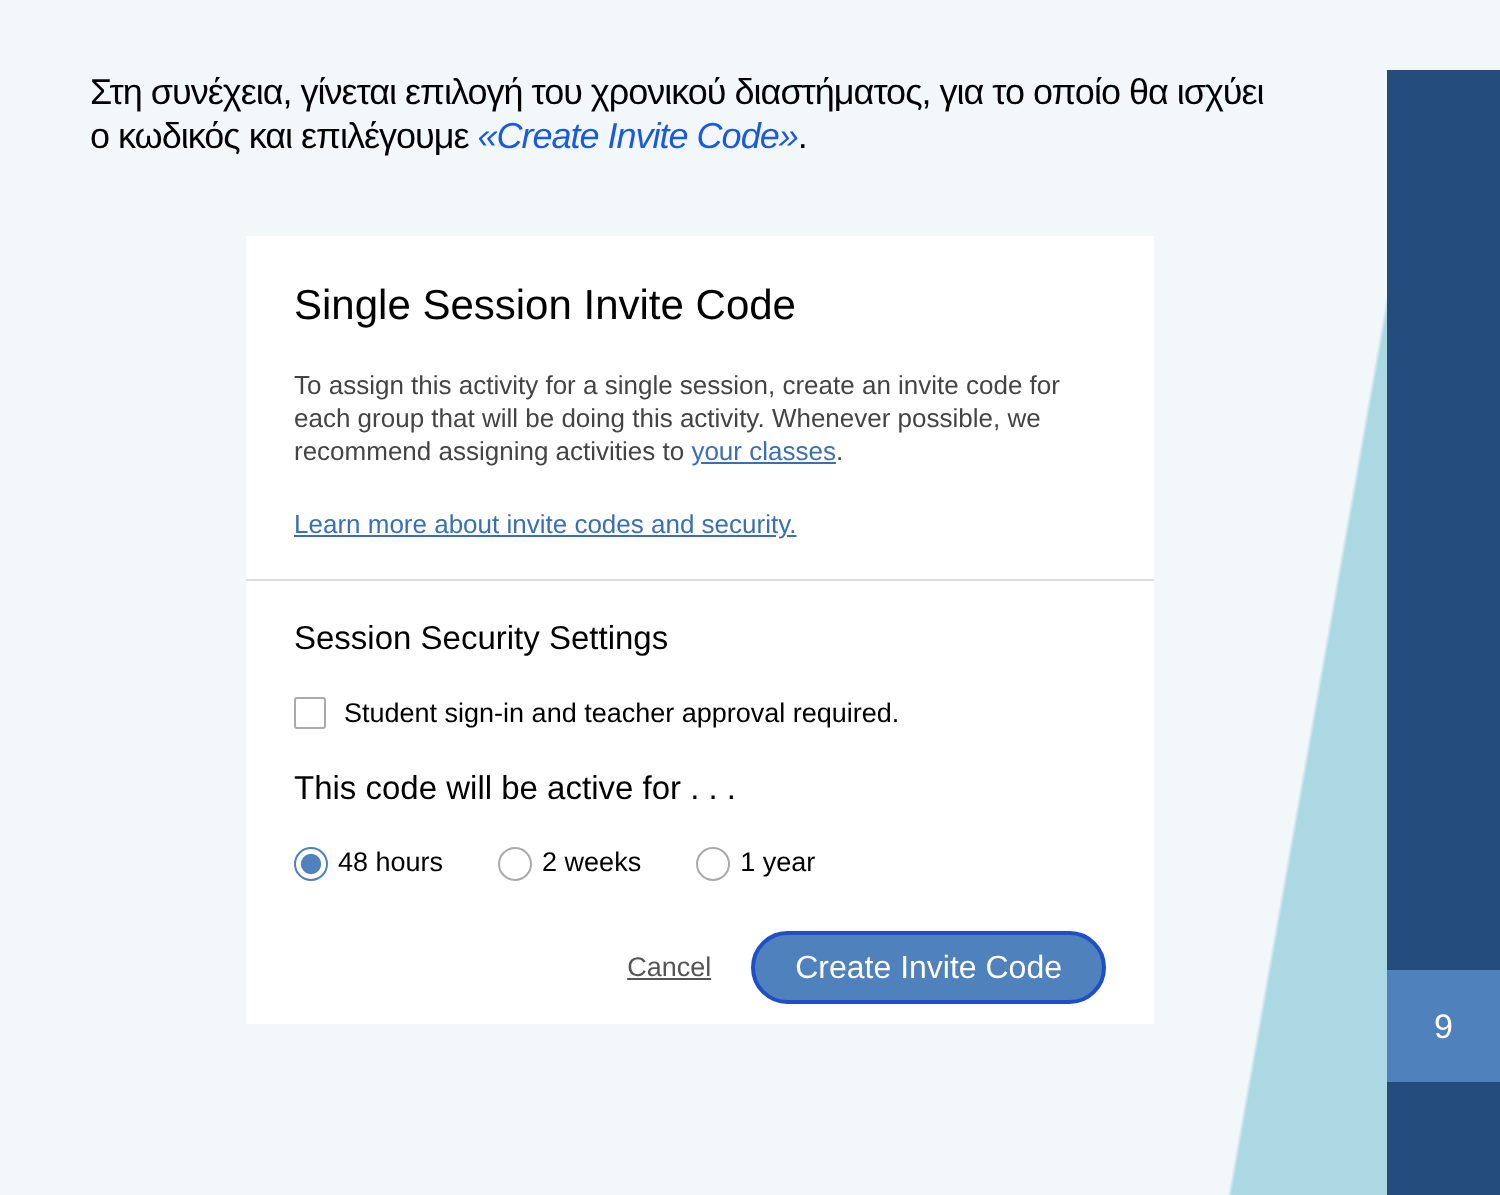9
Στη συνέχεια, γίνεται επιλογή του χρονικού διαστήματος, για το οποίο θα ισχύει ο κωδικός και επιλέγουμε «Create Invite Code».
Single Session Invite Code
To assign this activity for a single session, create an invite code for each group that will be doing this activity. Whenever possible, we recommend assigning activities to your classes.
Learn more about invite codes and security.
Session Security Settings
Student sign-in and teacher approval required.
This code will be active for . . .
48 hours 2 weeks 1 year
Cancel Create Invite Code